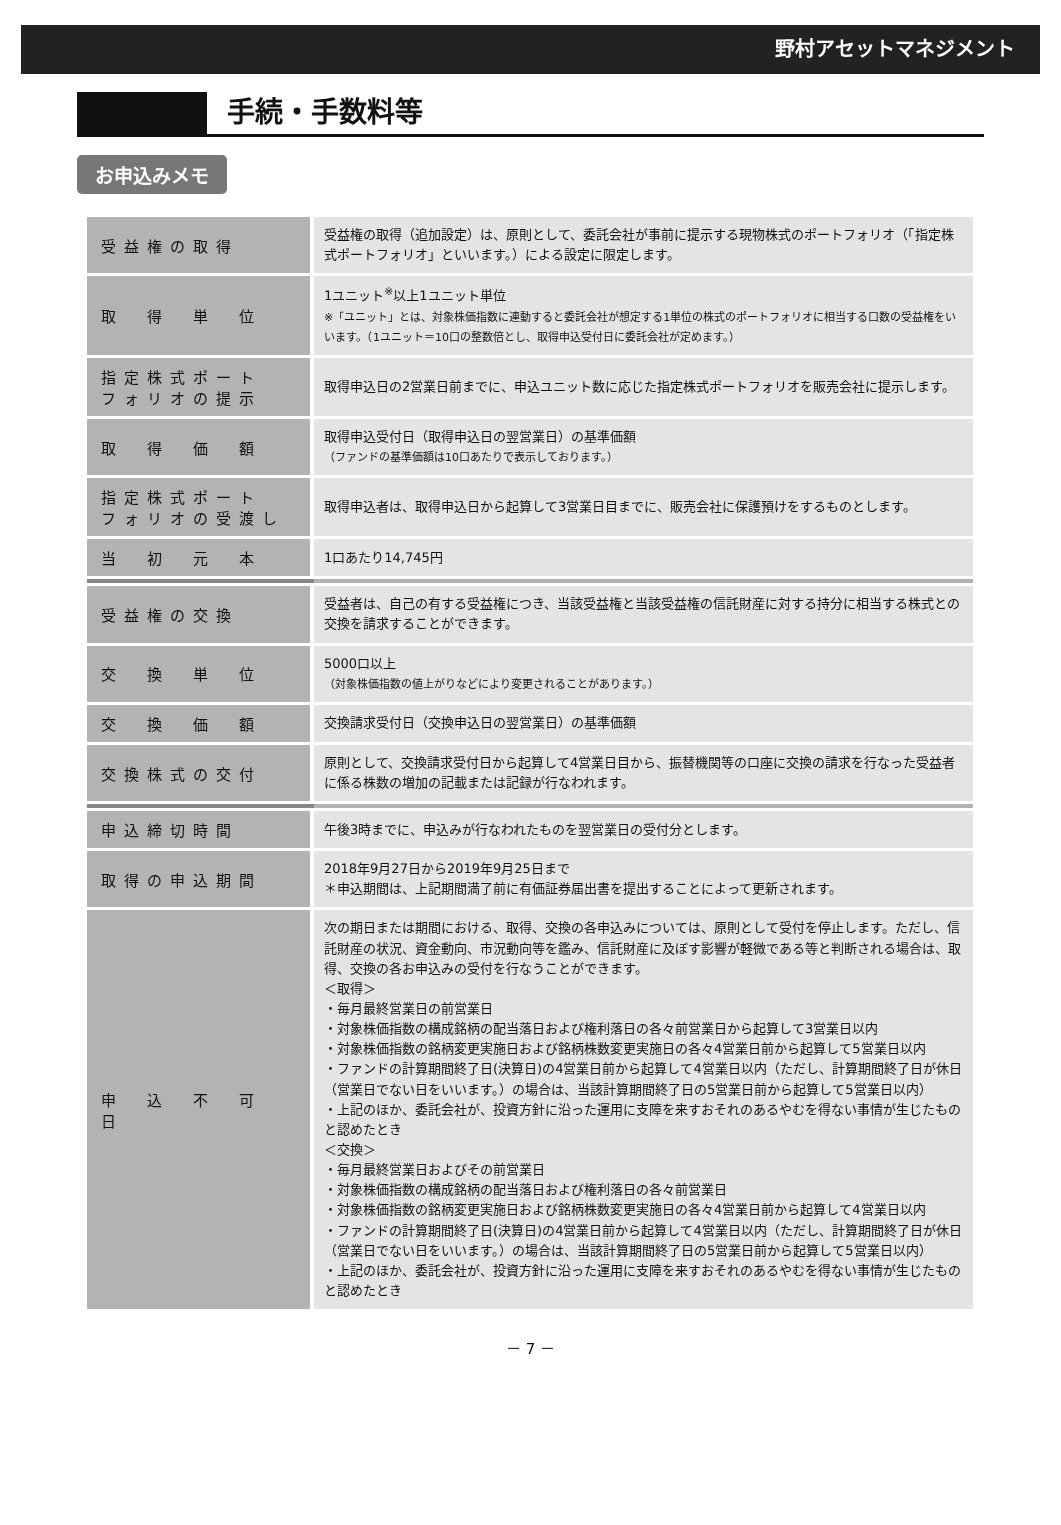野村アセットマネジメント
手続・手数料等
お申込みメモ
| 受益権の取得 | 受益権の取得（追加設定）は、原則として、委託会社が事前に提示する現物株式のポートフォリオ（「指定株式ポートフォリオ」といいます。）による設定に限定します。 |
| 取 得 単 位 | 1ユニット<sup>※</sup>以上1ユニット単位 ※「ユニット」とは、対象株価指数に連動すると委託会社が想定する1単位の株式のポートフォリオに相当する口数の受益権をいいます。（1ユニット＝10口の整数倍とし、取得申込受付日に委託会社が定めます。） |
| 指定株式ポート フォリオの提示 | 取得申込日の2営業日前までに、申込ユニット数に応じた指定株式ポートフォリオを販売会社に提示します。 |
| 取 得 価 額 | 取得申込受付日（取得申込日の翌営業日）の基準価額 （ファンドの基準価額は10口あたりで表示しております。） |
| 指定株式ポート フォリオの受渡し | 取得申込者は、取得申込日から起算して3営業日目までに、販売会社に保護預けをするものとします。 |
| 当 初 元 本 | 1口あたり14,745円 |
| 受益権の交換 | 受益者は、自己の有する受益権につき、当該受益権と当該受益権の信託財産に対する持分に相当する株式との交換を請求することができます。 |
| 交 換 単 位 | 5000口以上 （対象株価指数の値上がりなどにより変更されることがあります。） |
| 交 換 価 額 | 交換請求受付日（交換申込日の翌営業日）の基準価額 |
| 交換株式の交付 | 原則として、交換請求受付日から起算して4営業日目から、振替機関等の口座に交換の請求を行なった受益者に係る株数の増加の記載または記録が行なわれます。 |
| 申込締切時間 | 午後3時までに、申込みが行なわれたものを翌営業日の受付分とします。 |
| 取得の申込期間 | 2018年9月27日から2019年9月25日まで ＊申込期間は、上記期間満了前に有価証券届出書を提出することによって更新されます。 |
| 申 込 不 可 日 | 次の期日または期間における、取得、交換の各申込みについては、原則として受付を停止します。ただし、信託財産の状況、資金動向、市況動向等を鑑み、信託財産に及ぼす影響が軽微である等と判断される場合は、取得、交換の各お申込みの受付を行なうことができます。 ＜取得＞ ・毎月最終営業日の前営業日 ・対象株価指数の構成銘柄の配当落日および権利落日の各々前営業日から起算して3営業日以内 ・対象株価指数の銘柄変更実施日および銘柄株数変更実施日の各々4営業日前から起算して5営業日以内 ・ファンドの計算期間終了日(決算日)の4営業日前から起算して4営業日以内（ただし、計算期間終了日が休日（営業日でない日をいいます。）の場合は、当該計算期間終了日の5営業日前から起算して5営業日以内） ・上記のほか、委託会社が、投資方針に沿った運用に支障を来すおそれのあるやむを得ない事情が生じたものと認めたとき ＜交換＞ ・毎月最終営業日およびその前営業日 ・対象株価指数の構成銘柄の配当落日および権利落日の各々前営業日 ・対象株価指数の銘柄変更実施日および銘柄株数変更実施日の各々4営業日前から起算して4営業日以内 ・ファンドの計算期間終了日(決算日)の4営業日前から起算して4営業日以内（ただし、計算期間終了日が休日（営業日でない日をいいます。）の場合は、当該計算期間終了日の5営業日前から起算して5営業日以内） ・上記のほか、委託会社が、投資方針に沿った運用に支障を来すおそれのあるやむを得ない事情が生じたものと認めたとき |
－ 7 －